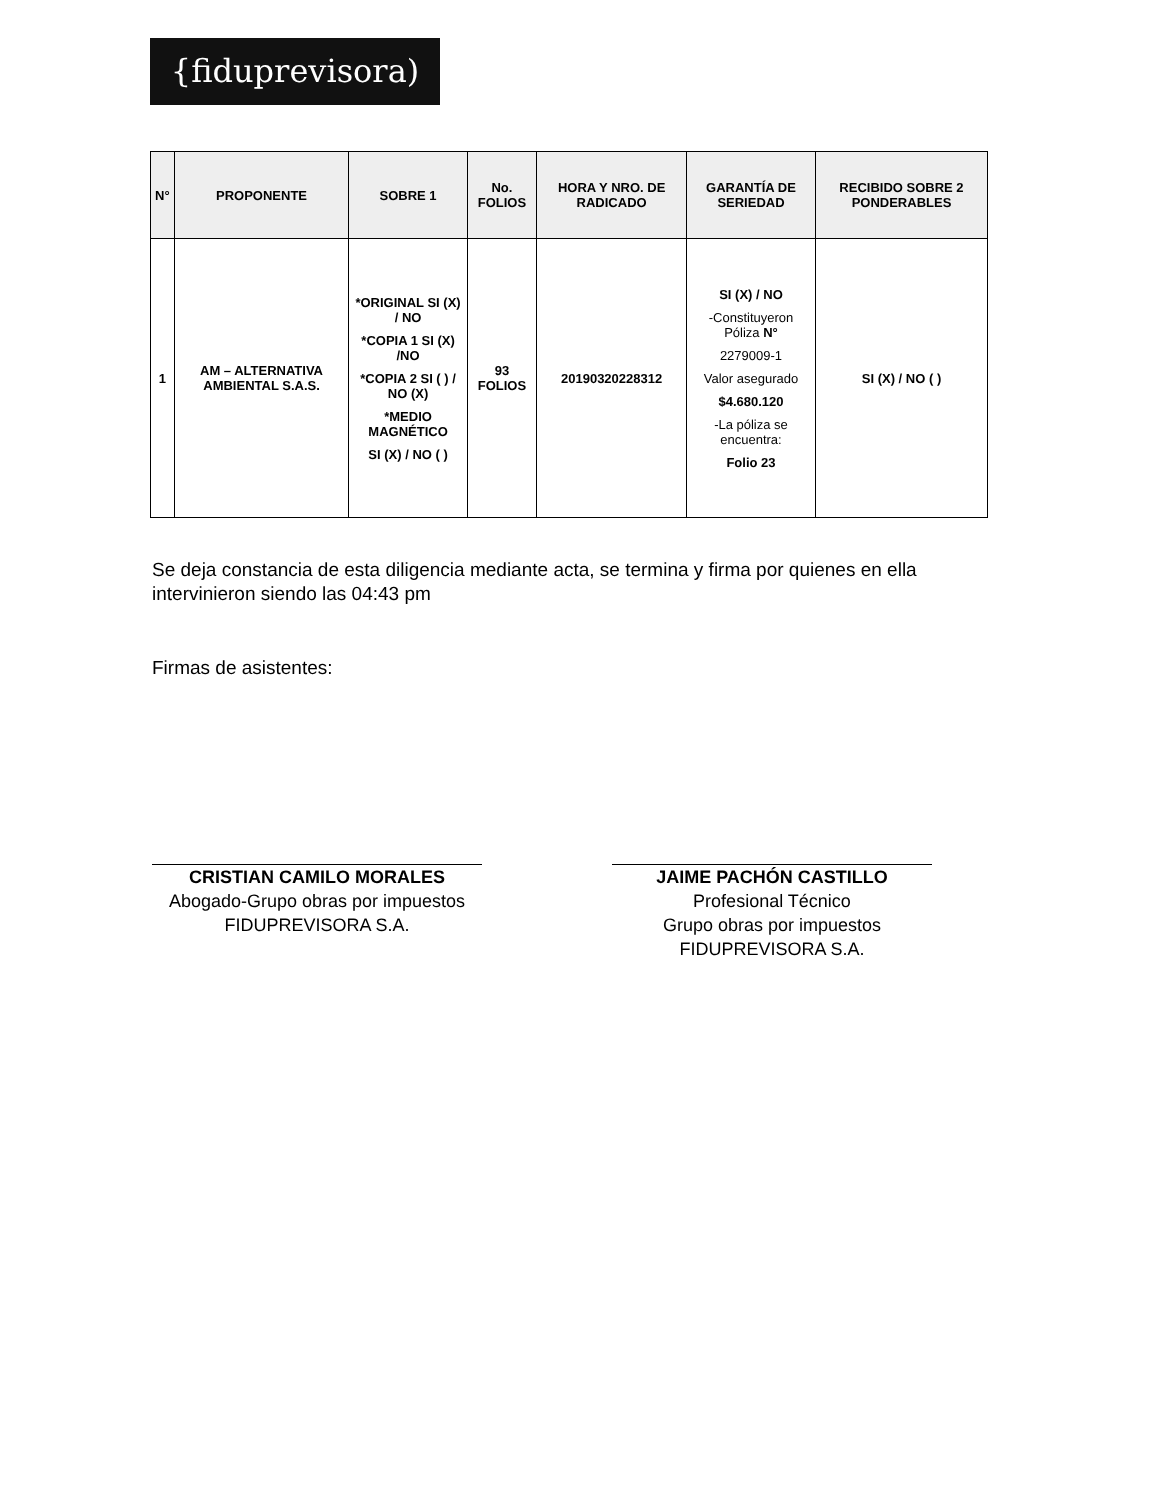{fiduprevisora)
| N° | PROPONENTE | SOBRE 1 | No. FOLIOS | HORA Y NRO. DE RADICADO | GARANTÍA DE SERIEDAD | RECIBIDO SOBRE 2 PONDERABLES |
| --- | --- | --- | --- | --- | --- | --- |
| 1 | AM – ALTERNATIVA AMBIENTAL S.A.S. | *ORIGINAL SI (X) / NO *COPIA 1 SI (X) /NO *COPIA 2 SI ( ) / NO (X) *MEDIO MAGNÉTICO SI (X) / NO ( ) | 93 FOLIOS | 20190320228312 | SI (X) / NO -Constituyeron Póliza N° 2279009-1 Valor asegurado $4.680.120 -La póliza se encuentra: Folio 23 | SI (X) / NO ( ) |
Se deja constancia de esta diligencia mediante acta, se termina y firma por quienes en ella intervinieron siendo las 04:43 pm
Firmas de asistentes:
CRISTIAN CAMILO MORALES
Abogado-Grupo obras por impuestos
FIDUPREVISORA S.A.
JAIME PACHÓN CASTILLO
Profesional Técnico
Grupo obras por impuestos
FIDUPREVISORA S.A.